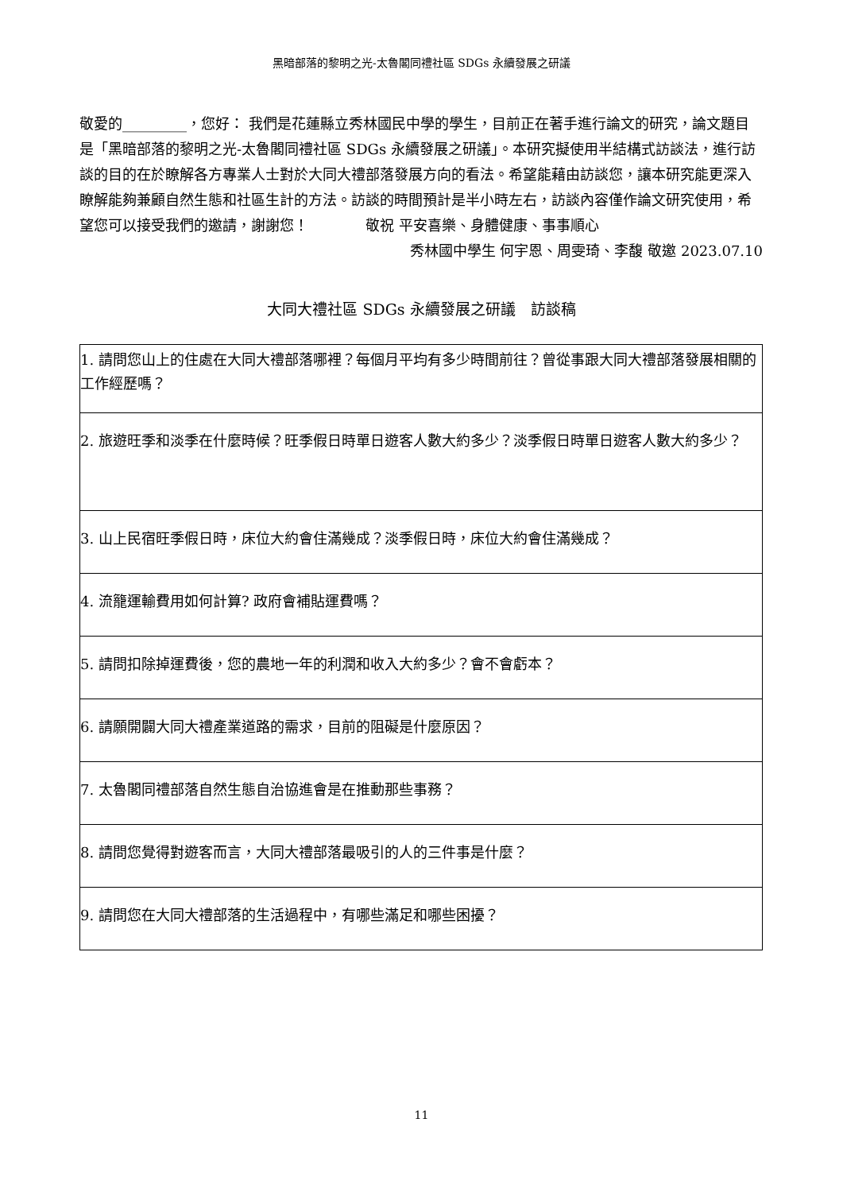黑暗部落的黎明之光-太魯閣同禮社區 SDGs 永續發展之研議
敬愛的_________，您好： 我們是花蓮縣立秀林國民中學的學生，目前正在著手進行論文的研究，論文題目是「黑暗部落的黎明之光-太魯閣同禮社區 SDGs 永續發展之研議」。本研究擬使用半結構式訪談法，進行訪談的目的在於瞭解各方專業人士對於大同大禮部落發展方向的看法。希望能藉由訪談您，讓本研究能更深入瞭解能夠兼顧自然生態和社區生計的方法。訪談的時間預計是半小時左右，訪談內容僅作論文研究使用，希望您可以接受我們的邀請，謝謝您！　　　　敬祝 平安喜樂、身體健康、事事順心
秀林國中學生 何宇恩、周雯琦、李馥 敬邀 2023.07.10
大同大禮社區 SDGs 永續發展之研議　訪談稿
| 1. 請問您山上的住處在大同大禮部落哪裡？每個月平均有多少時間前往？曾從事跟大同大禮部落發展相關的工作經歷嗎？ |
| 2. 旅遊旺季和淡季在什麼時候？旺季假日時單日遊客人數大約多少？淡季假日時單日遊客人數大約多少？ |
| 3. 山上民宿旺季假日時，床位大約會住滿幾成？淡季假日時，床位大約會住滿幾成？ |
| 4. 流籠運輸費用如何計算? 政府會補貼運費嗎？ |
| 5. 請問扣除掉運費後，您的農地一年的利潤和收入大約多少？會不會虧本？ |
| 6. 請願開闢大同大禮產業道路的需求，目前的阻礙是什麼原因？ |
| 7. 太魯閣同禮部落自然生態自治協進會是在推動那些事務？ |
| 8. 請問您覺得對遊客而言，大同大禮部落最吸引的人的三件事是什麼？ |
| 9. 請問您在大同大禮部落的生活過程中，有哪些滿足和哪些困擾？ |
11